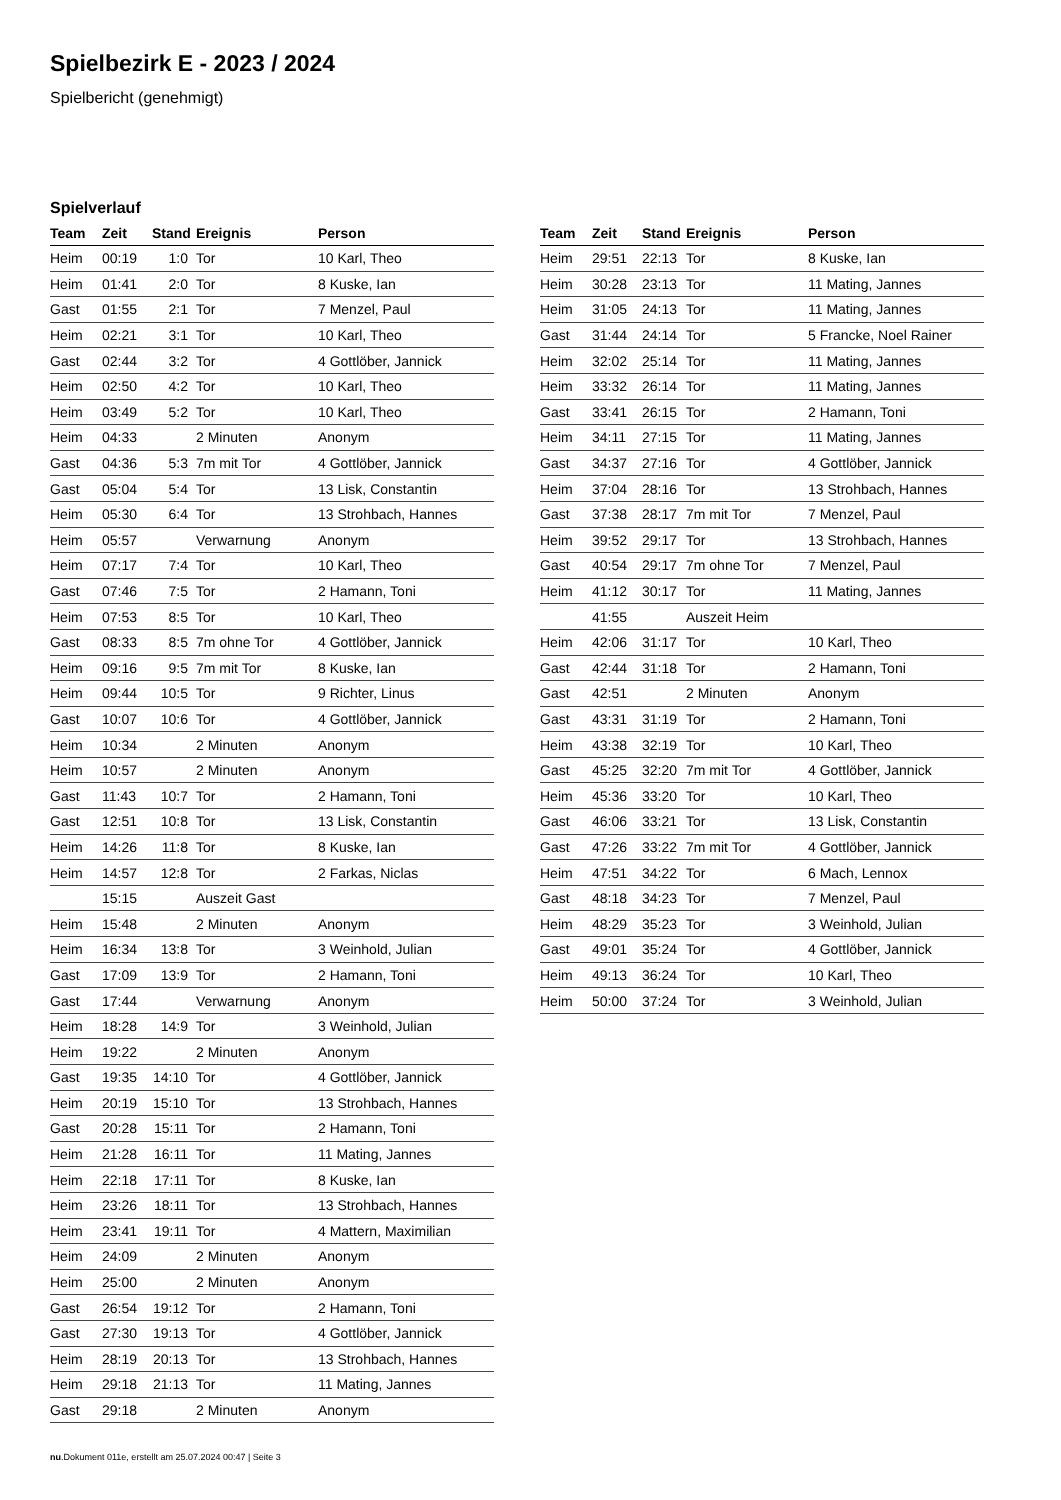Spielbezirk E - 2023 / 2024
Spielbericht (genehmigt)
Spielverlauf
| Team | Zeit | Stand | Ereignis | Person |
| --- | --- | --- | --- | --- |
| Heim | 00:19 | 1:0 | Tor | 10 Karl, Theo |
| Heim | 01:41 | 2:0 | Tor | 8 Kuske, Ian |
| Gast | 01:55 | 2:1 | Tor | 7 Menzel, Paul |
| Heim | 02:21 | 3:1 | Tor | 10 Karl, Theo |
| Gast | 02:44 | 3:2 | Tor | 4 Gottlöber, Jannick |
| Heim | 02:50 | 4:2 | Tor | 10 Karl, Theo |
| Heim | 03:49 | 5:2 | Tor | 10 Karl, Theo |
| Heim | 04:33 | | 2 Minuten | Anonym |
| Gast | 04:36 | 5:3 | 7m mit Tor | 4 Gottlöber, Jannick |
| Gast | 05:04 | 5:4 | Tor | 13 Lisk, Constantin |
| Heim | 05:30 | 6:4 | Tor | 13 Strohbach, Hannes |
| Heim | 05:57 | | Verwarnung | Anonym |
| Heim | 07:17 | 7:4 | Tor | 10 Karl, Theo |
| Gast | 07:46 | 7:5 | Tor | 2 Hamann, Toni |
| Heim | 07:53 | 8:5 | Tor | 10 Karl, Theo |
| Gast | 08:33 | 8:5 | 7m ohne Tor | 4 Gottlöber, Jannick |
| Heim | 09:16 | 9:5 | 7m mit Tor | 8 Kuske, Ian |
| Heim | 09:44 | 10:5 | Tor | 9 Richter, Linus |
| Gast | 10:07 | 10:6 | Tor | 4 Gottlöber, Jannick |
| Heim | 10:34 | | 2 Minuten | Anonym |
| Heim | 10:57 | | 2 Minuten | Anonym |
| Gast | 11:43 | 10:7 | Tor | 2 Hamann, Toni |
| Gast | 12:51 | 10:8 | Tor | 13 Lisk, Constantin |
| Heim | 14:26 | 11:8 | Tor | 8 Kuske, Ian |
| Heim | 14:57 | 12:8 | Tor | 2 Farkas, Niclas |
| | 15:15 | | Auszeit Gast | |
| Heim | 15:48 | | 2 Minuten | Anonym |
| Heim | 16:34 | 13:8 | Tor | 3 Weinhold, Julian |
| Gast | 17:09 | 13:9 | Tor | 2 Hamann, Toni |
| Gast | 17:44 | | Verwarnung | Anonym |
| Heim | 18:28 | 14:9 | Tor | 3 Weinhold, Julian |
| Heim | 19:22 | | 2 Minuten | Anonym |
| Gast | 19:35 | 14:10 | Tor | 4 Gottlöber, Jannick |
| Heim | 20:19 | 15:10 | Tor | 13 Strohbach, Hannes |
| Gast | 20:28 | 15:11 | Tor | 2 Hamann, Toni |
| Heim | 21:28 | 16:11 | Tor | 11 Mating, Jannes |
| Heim | 22:18 | 17:11 | Tor | 8 Kuske, Ian |
| Heim | 23:26 | 18:11 | Tor | 13 Strohbach, Hannes |
| Heim | 23:41 | 19:11 | Tor | 4 Mattern, Maximilian |
| Heim | 24:09 | | 2 Minuten | Anonym |
| Heim | 25:00 | | 2 Minuten | Anonym |
| Gast | 26:54 | 19:12 | Tor | 2 Hamann, Toni |
| Gast | 27:30 | 19:13 | Tor | 4 Gottlöber, Jannick |
| Heim | 28:19 | 20:13 | Tor | 13 Strohbach, Hannes |
| Heim | 29:18 | 21:13 | Tor | 11 Mating, Jannes |
| Gast | 29:18 | | 2 Minuten | Anonym |
| Team | Zeit | Stand | Ereignis | Person |
| --- | --- | --- | --- | --- |
| Heim | 29:51 | 22:13 | Tor | 8 Kuske, Ian |
| Heim | 30:28 | 23:13 | Tor | 11 Mating, Jannes |
| Heim | 31:05 | 24:13 | Tor | 11 Mating, Jannes |
| Gast | 31:44 | 24:14 | Tor | 5 Francke, Noel Rainer |
| Heim | 32:02 | 25:14 | Tor | 11 Mating, Jannes |
| Heim | 33:32 | 26:14 | Tor | 11 Mating, Jannes |
| Gast | 33:41 | 26:15 | Tor | 2 Hamann, Toni |
| Heim | 34:11 | 27:15 | Tor | 11 Mating, Jannes |
| Gast | 34:37 | 27:16 | Tor | 4 Gottlöber, Jannick |
| Heim | 37:04 | 28:16 | Tor | 13 Strohbach, Hannes |
| Gast | 37:38 | 28:17 | 7m mit Tor | 7 Menzel, Paul |
| Heim | 39:52 | 29:17 | Tor | 13 Strohbach, Hannes |
| Gast | 40:54 | 29:17 | 7m ohne Tor | 7 Menzel, Paul |
| Heim | 41:12 | 30:17 | Tor | 11 Mating, Jannes |
| | 41:55 | | Auszeit Heim | |
| Heim | 42:06 | 31:17 | Tor | 10 Karl, Theo |
| Gast | 42:44 | 31:18 | Tor | 2 Hamann, Toni |
| Gast | 42:51 | | 2 Minuten | Anonym |
| Gast | 43:31 | 31:19 | Tor | 2 Hamann, Toni |
| Heim | 43:38 | 32:19 | Tor | 10 Karl, Theo |
| Gast | 45:25 | 32:20 | 7m mit Tor | 4 Gottlöber, Jannick |
| Heim | 45:36 | 33:20 | Tor | 10 Karl, Theo |
| Gast | 46:06 | 33:21 | Tor | 13 Lisk, Constantin |
| Gast | 47:26 | 33:22 | 7m mit Tor | 4 Gottlöber, Jannick |
| Heim | 47:51 | 34:22 | Tor | 6 Mach, Lennox |
| Gast | 48:18 | 34:23 | Tor | 7 Menzel, Paul |
| Heim | 48:29 | 35:23 | Tor | 3 Weinhold, Julian |
| Gast | 49:01 | 35:24 | Tor | 4 Gottlöber, Jannick |
| Heim | 49:13 | 36:24 | Tor | 10 Karl, Theo |
| Heim | 50:00 | 37:24 | Tor | 3 Weinhold, Julian |
nu.Dokument 011e, erstellt am 25.07.2024 00:47 | Seite 3